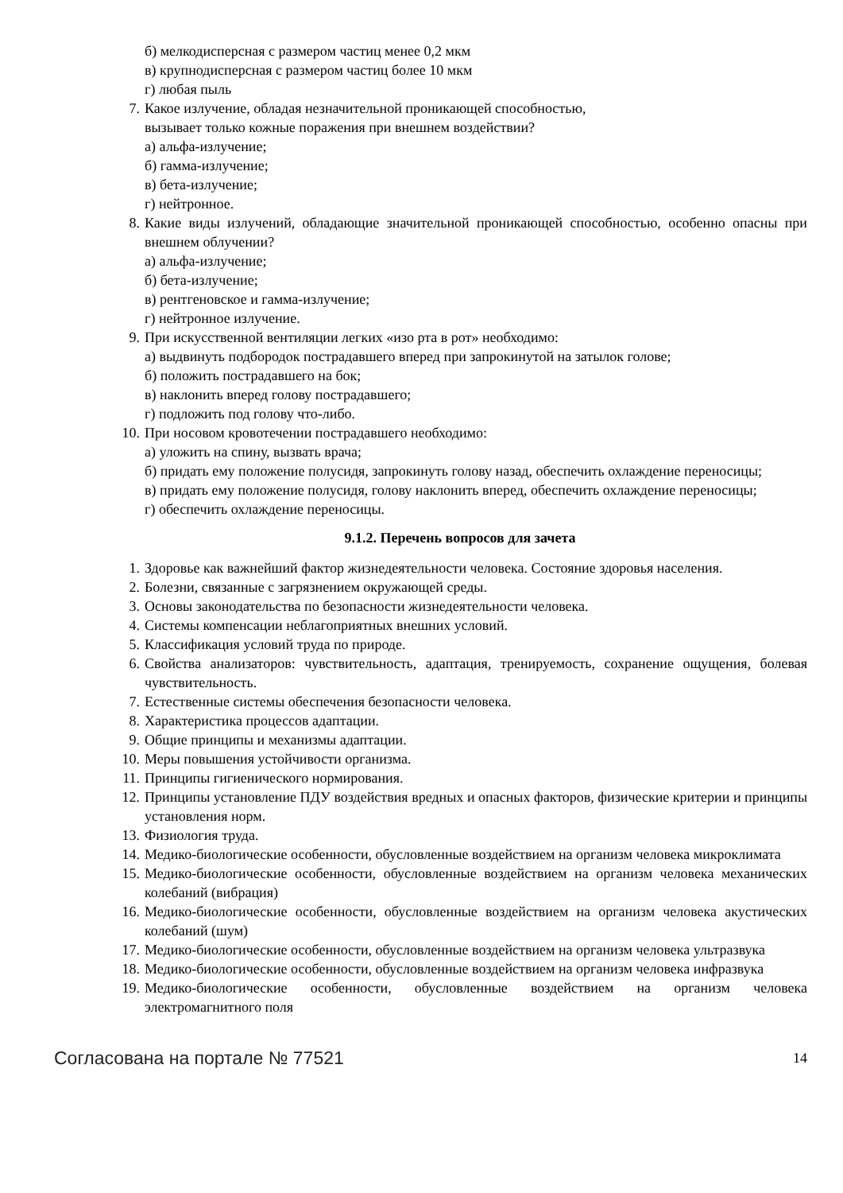б) мелкодисперсная с размером частиц менее 0,2 мкм
в) крупнодисперсная с размером частиц более 10 мкм
г) любая пыль
7. Какое излучение, обладая незначительной проникающей способностью,
вызывает только кожные поражения при внешнем воздействии?
а) альфа-излучение;
б) гамма-излучение;
в) бета-излучение;
г) нейтронное.
8. Какие виды излучений, обладающие значительной проникающей способностью, особенно опасны при внешнем облучении?
а) альфа-излучение;
б) бета-излучение;
в) рентгеновское и гамма-излучение;
г) нейтронное излучение.
9. При искусственной вентиляции легких «изо рта в рот» необходимо:
а) выдвинуть подбородок пострадавшего вперед при запрокинутой на затылок голове;
б) положить пострадавшего на бок;
в) наклонить вперед голову пострадавшего;
г) подложить под голову что-либо.
10. При носовом кровотечении пострадавшего необходимо:
а) уложить на спину, вызвать врача;
б) придать ему положение полусидя, запрокинуть голову назад, обеспечить охлаждение переносицы;
в) придать ему положение полусидя, голову наклонить вперед, обеспечить охлаждение переносицы;
г) обеспечить охлаждение переносицы.
9.1.2. Перечень вопросов для зачета
1. Здоровье как важнейший фактор жизнедеятельности человека. Состояние здоровья населения.
2. Болезни, связанные с загрязнением окружающей среды.
3. Основы законодательства по безопасности жизнедеятельности человека.
4. Системы компенсации неблагоприятных внешних условий.
5. Классификация условий труда по природе.
6. Свойства анализаторов: чувствительность, адаптация, тренируемость, сохранение ощущения, болевая чувствительность.
7. Естественные системы обеспечения безопасности человека.
8. Характеристика процессов адаптации.
9. Общие принципы и механизмы адаптации.
10. Меры повышения устойчивости организма.
11. Принципы гигиенического нормирования.
12. Принципы установление ПДУ воздействия вредных и опасных факторов, физические критерии и принципы установления норм.
13. Физиология труда.
14. Медико-биологические особенности, обусловленные воздействием на организм человека микроклимата
15. Медико-биологические особенности, обусловленные воздействием на организм человека механических колебаний (вибрация)
16. Медико-биологические особенности, обусловленные воздействием на организм человека акустических колебаний (шум)
17. Медико-биологические особенности, обусловленные воздействием на организм человека ультразвука
18. Медико-биологические особенности, обусловленные воздействием на организм человека инфразвука
19. Медико-биологические особенности, обусловленные воздействием на организм человека электромагнитного поля
Согласована на портале № 77521 14